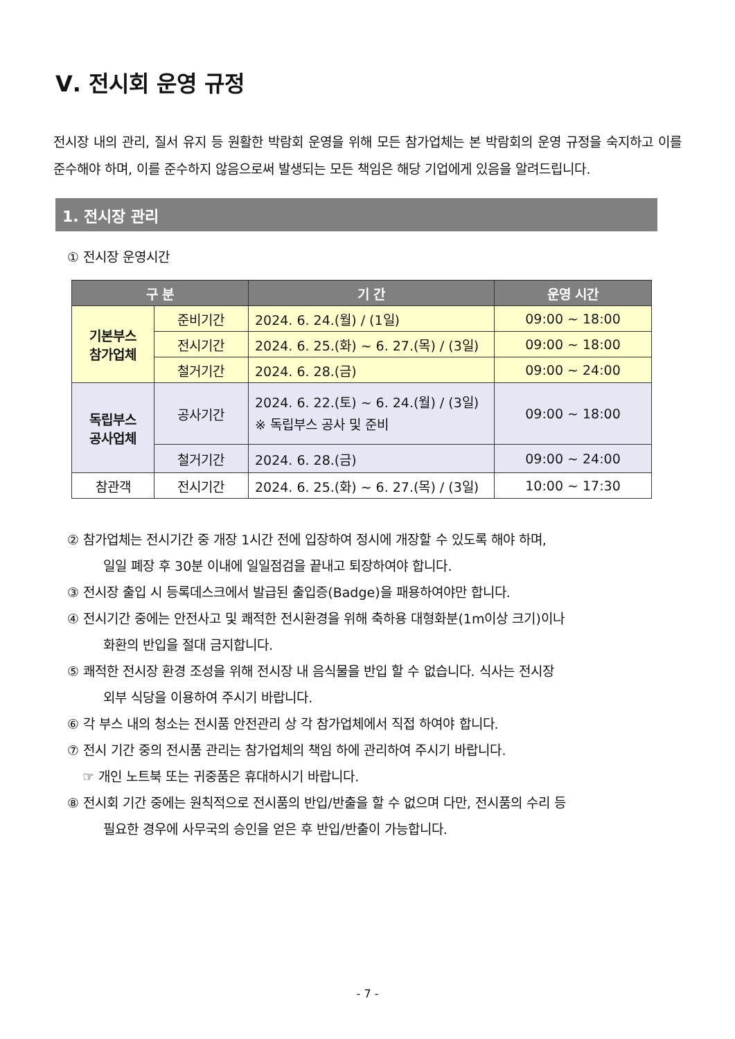Ⅴ. 전시회 운영 규정
전시장 내의 관리, 질서 유지 등 원활한 박람회 운영을 위해 모든 참가업체는 본 박람회의 운영 규정을 숙지하고 이를 준수해야 하며, 이를 준수하지 않음으로써 발생되는 모든 책임은 해당 기업에게 있음을 알려드립니다.
1. 전시장 관리
① 전시장 운영시간
| 구 분 | | 기 간 | 운영 시간 |
| --- | --- | --- | --- |
| 기본부스 참가업체 | 준비기간 | 2024. 6. 24.(월) / (1일) | 09:00 ~ 18:00 |
| | 전시기간 | 2024. 6. 25.(화) ~ 6. 27.(목) / (3일) | 09:00 ~ 18:00 |
| | 철거기간 | 2024. 6. 28.(금) | 09:00 ~ 24:00 |
| 독립부스 공사업체 | 공사기간 | 2024. 6. 22.(토) ~ 6. 24.(월) / (3일) ※ 독립부스 공사 및 준비 | 09:00 ~ 18:00 |
| | 철거기간 | 2024. 6. 28.(금) | 09:00 ~ 24:00 |
| 참관객 | 전시기간 | 2024. 6. 25.(화) ~ 6. 27.(목) / (3일) | 10:00 ~ 17:30 |
② 참가업체는 전시기간 중 개장 1시간 전에 입장하여 정시에 개장할 수 있도록 해야 하며,
일일 폐장 후 30분 이내에 일일점검을 끝내고 퇴장하여야 합니다.
③ 전시장 출입 시 등록데스크에서 발급된 출입증(Badge)을 패용하여야만 합니다.
④ 전시기간 중에는 안전사고 및 쾌적한 전시환경을 위해 축하용 대형화분(1m이상 크기)이나
화환의 반입을 절대 금지합니다.
⑤ 쾌적한 전시장 환경 조성을 위해 전시장 내 음식물을 반입 할 수 없습니다. 식사는 전시장
외부 식당을 이용하여 주시기 바랍니다.
⑥ 각 부스 내의 청소는 전시품 안전관리 상 각 참가업체에서 직접 하여야 합니다.
⑦ 전시 기간 중의 전시품 관리는 참가업체의 책임 하에 관리하여 주시기 바랍니다.
☞ 개인 노트북 또는 귀중품은 휴대하시기 바랍니다.
⑧ 전시회 기간 중에는 원칙적으로 전시품의 반입/반출을 할 수 없으며 다만, 전시품의 수리 등
필요한 경우에 사무국의 승인을 얻은 후 반입/반출이 가능합니다.
- 7 -